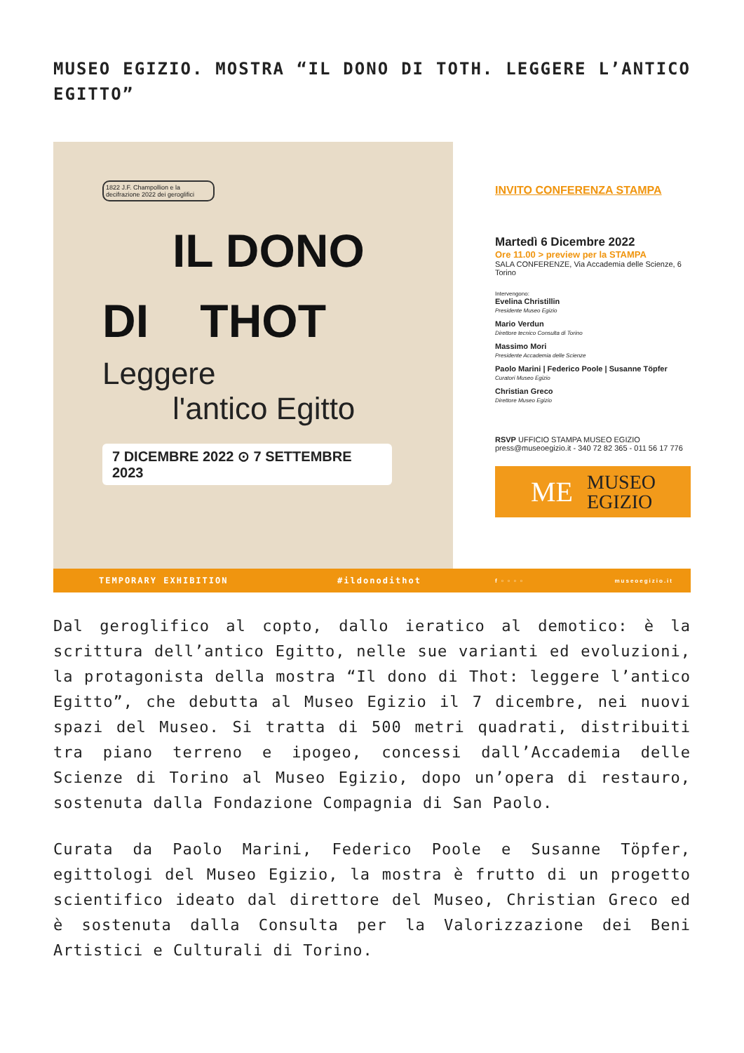MUSEO EGIZIO. MOSTRA “IL DONO DI TOTH. LEGGERE L’ANTICO EGITTO”
1822 J.F. Champollion e la decifrazione 2022 dei geroglifici
IL DONO
DI THOT
Leggere
l'antico Egitto
7 DICEMBRE 2022 ⊙ 7 SETTEMBRE 2023
TEMPORARY EXHIBITION #ildonodithot
INVITO CONFERENZA STAMPA
Martedì 6 Dicembre 2022
Ore 11.00 > preview per la STAMPA
SALA CONFERENZE, Via Accademia delle Scienze, 6 Torino
Intervengono:
Evelina Christillin
Presidente Museo Egizio
Mario Verdun
Direttore tecnico Consulta di Torino
Massimo Mori
Presidente Accademia delle Scienze
Paolo Marini | Federico Poole | Susanne Töpfer
Curatori Museo Egizio
Christian Greco
Direttore Museo Egizio
RSVP UFFICIO STAMPA MUSEO EGIZIO
press@museoegizio.it - 340 72 82 365 - 011 56 17 776
ME MUSEO
EGIZIO
f ▫ ▫ ▫ ▫ museoegizio.it
Dal geroglifico al copto, dallo ieratico al demotico: è la scrittura dell’antico Egitto, nelle sue varianti ed evoluzioni, la protagonista della mostra “Il dono di Thot: leggere l’antico Egitto”, che debutta al Museo Egizio il 7 dicembre, nei nuovi spazi del Museo. Si tratta di 500 metri quadrati, distribuiti tra piano terreno e ipogeo, concessi dall’Accademia delle Scienze di Torino al Museo Egizio, dopo un’opera di restauro, sostenuta dalla Fondazione Compagnia di San Paolo.
Curata da Paolo Marini, Federico Poole e Susanne Töpfer, egittologi del Museo Egizio, la mostra è frutto di un progetto scientifico ideato dal direttore del Museo, Christian Greco ed è sostenuta dalla Consulta per la Valorizzazione dei Beni Artistici e Culturali di Torino.